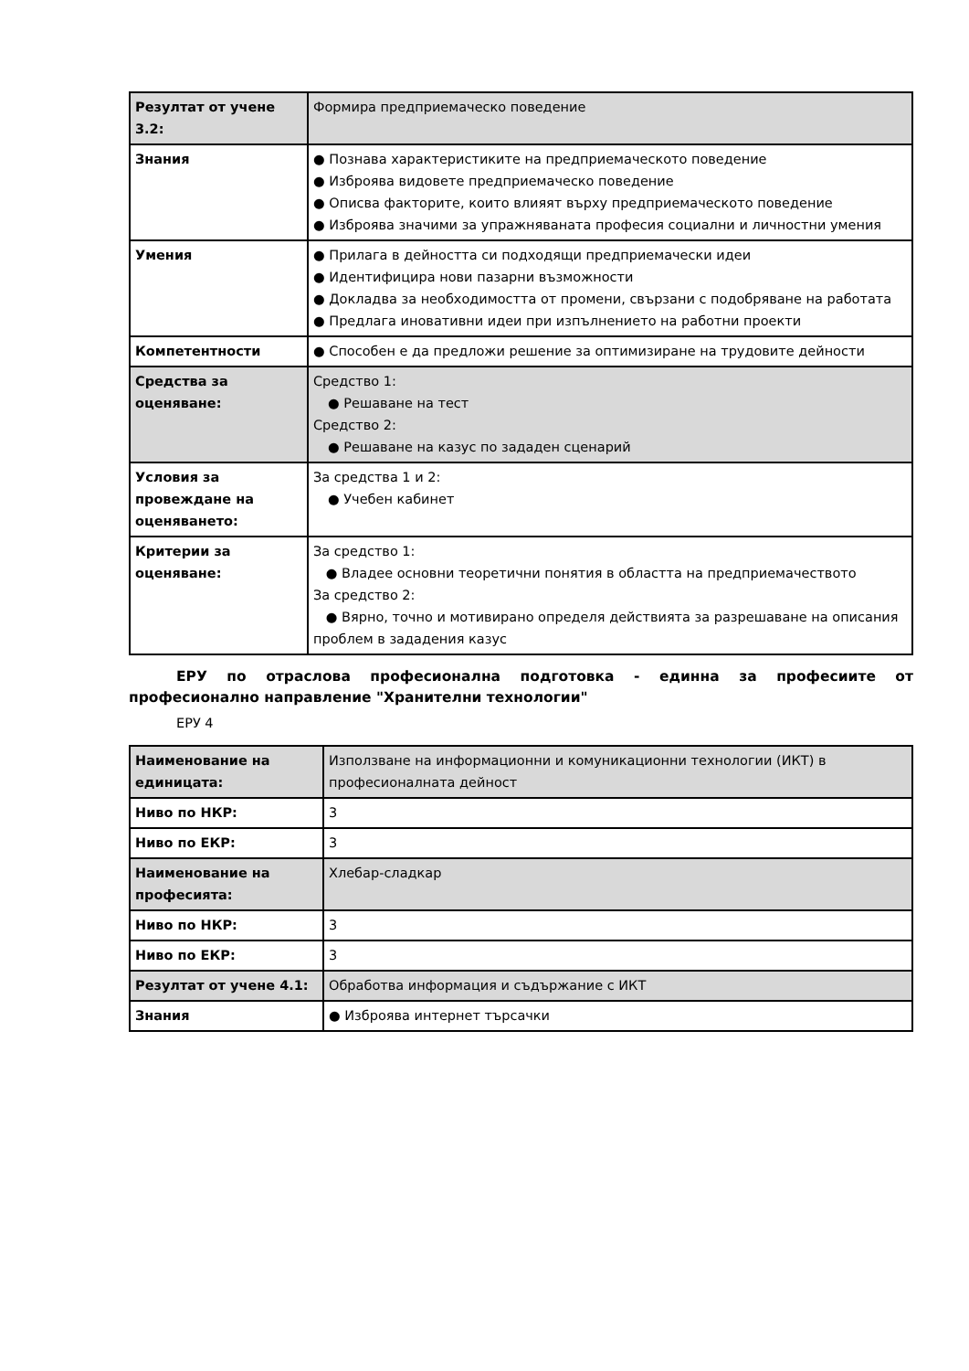| Резултат от учене 3.2: | Формира предприемаческо поведение |
| Знания | ● Познава характеристиките на предприемаческото поведение ● Изброява видовете предприемаческо поведение ● Описва факторите, които влияят върху предприемаческото поведение ● Изброява значими за упражняваната професия социални и личностни умения |
| Умения | ● Прилага в дейността си подходящи предприемачески идеи ● Идентифицира нови пазарни възможности ● Докладва за необходимостта от промени, свързани с подобряване на работата ● Предлага иновативни идеи при изпълнението на работни проекти |
| Компетентности | ● Способен е да предложи решение за оптимизиране на трудовите дейности |
| Средства за оценяване: | Средство 1: ● Решаване на тест Средство 2: ● Решаване на казус по зададен сценарий |
| Условия за провеждане на оценяването: | За средства 1 и 2: ● Учебен кабинет |
| Критерии за оценяване: | За средство 1: ● Владее основни теоретични понятия в областта на предприемачеството За средство 2: ● Вярно, точно и мотивирано определя действията за разрешаване на описания проблем в зададения казус |
ЕРУ по отраслова професионална подготовка - единна за професиите от професионално направление "Хранителни технологии"
ЕРУ 4
| Наименование на единицата: | Използване на информационни и комуникационни технологии (ИКТ) в професионалната дейност |
| Ниво по НКР: | 3 |
| Ниво по ЕКР: | 3 |
| Наименование на професията: | Хлебар-сладкар |
| Ниво по НКР: | 3 |
| Ниво по ЕКР: | 3 |
| Резултат от учене 4.1: | Обработва информация и съдържание с ИКТ |
| Знания | ● Изброява интернет търсачки |